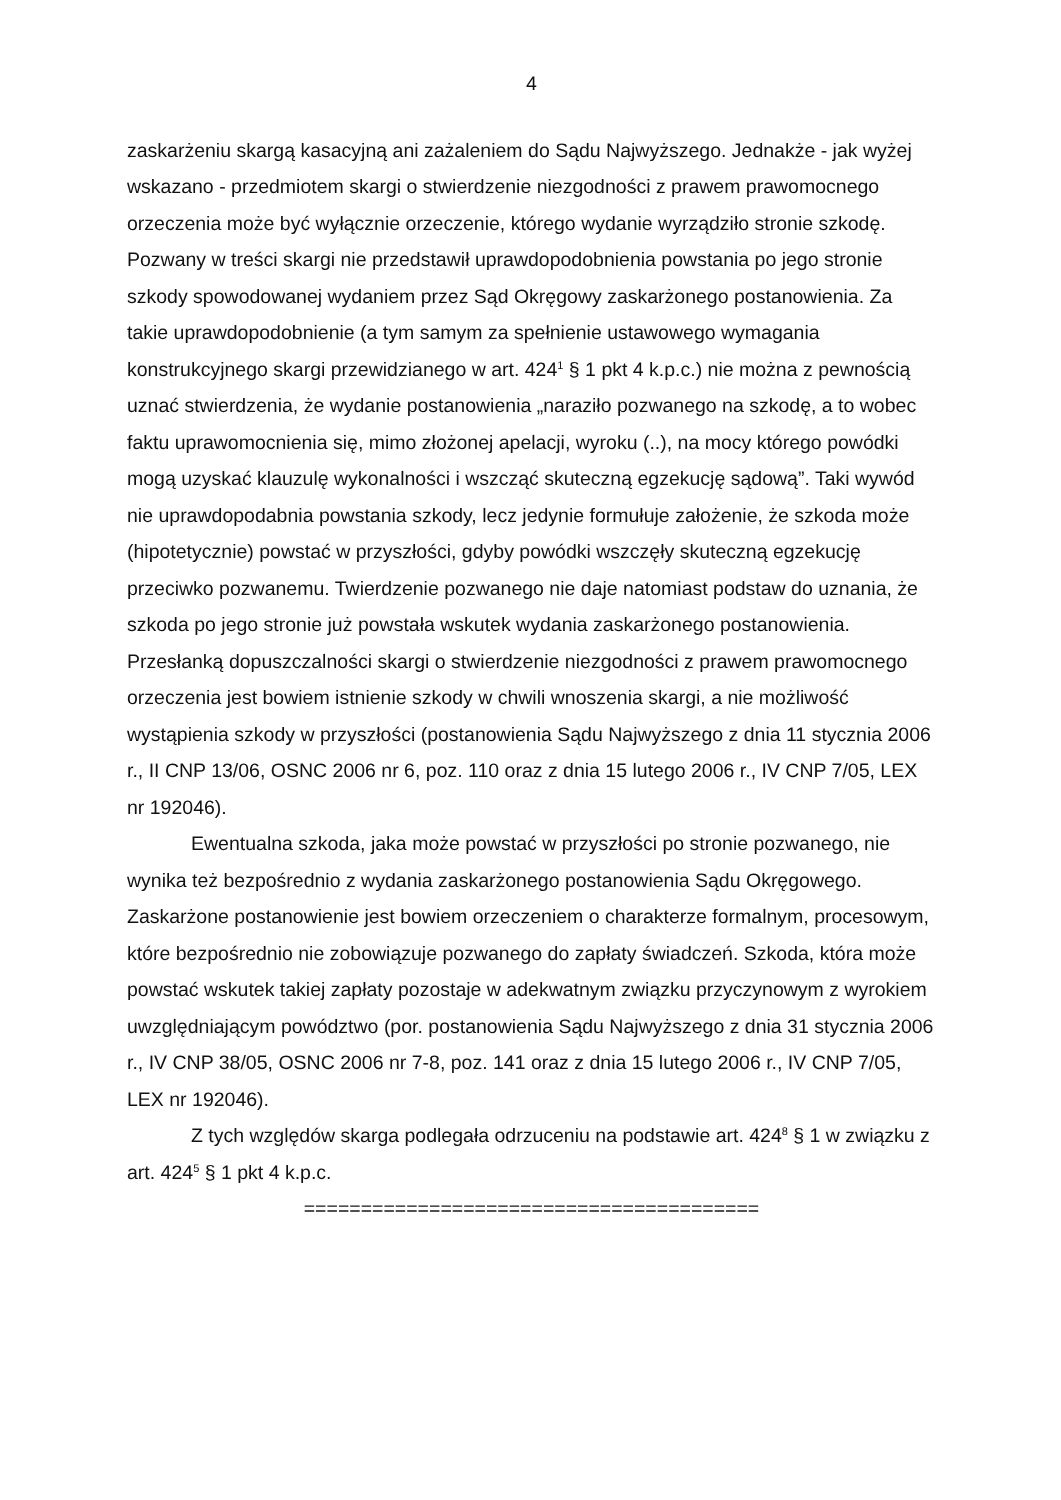4
zaskarżeniu skargą kasacyjną ani zażaleniem do Sądu Najwyższego. Jednakże - jak wyżej wskazano - przedmiotem skargi o stwierdzenie niezgodności z prawem prawo­mocnego orzeczenia może być wyłącznie orzeczenie, którego wydanie wyrządziło stronie szkodę. Pozwany w treści skargi nie przedstawił uprawdopodobnienia po­wstania po jego stronie szkody spowodowanej wydaniem przez Sąd Okręgowy za­skarżonego postanowienia. Za takie uprawdopodobnienie (a tym samym za spełnie­nie ustawowego wymagania konstrukcyjnego skargi przewidzianego w art. 424<sup>1</sup> § 1 pkt 4 k.p.c.) nie można z pewnością uznać stwierdzenia, że wydanie postanowienia „naraziło pozwanego na szkodę, a to wobec faktu uprawomocnienia się, mimo złożo­nej apelacji, wyroku (..), na mocy którego powódki mogą uzyskać klauzulę wykonal­ności i wszcząć skuteczną egzekucję sądową”. Taki wywód nie uprawdopodabnia powstania szkody, lecz jedynie formułuje założenie, że szkoda może (hipotetycznie) powstać w przyszłości, gdyby powódki wszczęły skuteczną egzekucję przeciwko po­zwanemu. Twierdzenie pozwanego nie daje natomiast podstaw do uznania, że szkoda po jego stronie już powstała wskutek wydania zaskarżonego postanowienia. Przesłanką dopuszczalności skargi o stwierdzenie niezgodności z prawem prawo­mocnego orzeczenia jest bowiem istnienie szkody w chwili wnoszenia skargi, a nie możliwość wystąpienia szkody w przyszłości (postanowienia Sądu Najwyższego z dnia 11 stycznia 2006 r., II CNP 13/06, OSNC 2006 nr 6, poz. 110 oraz z dnia 15 lu­tego 2006 r., IV CNP 7/05, LEX nr 192046).
Ewentualna szkoda, jaka może powstać w przyszłości po stronie pozwanego, nie wynika też bezpośrednio z wydania zaskarżonego postanowienia Sądu Okręgo­wego. Zaskarżone postanowienie jest bowiem orzeczeniem o charakterze formal­nym, procesowym, które bezpośrednio nie zobowiązuje pozwanego do zapłaty świadczeń. Szkoda, która może powstać wskutek takiej zapłaty pozostaje w ade­kwatnym związku przyczynowym z wyrokiem uwzględniającym powództwo (por. po­stanowienia Sądu Najwyższego z dnia 31 stycznia 2006 r., IV CNP 38/05, OSNC 2006 nr 7-8, poz. 141 oraz z dnia 15 lutego 2006 r., IV CNP 7/05, LEX nr 192046).
Z tych względów skarga podlegała odrzuceniu na podstawie art. 424<sup>8</sup> § 1 w związku z art. 424<sup>5</sup> § 1 pkt 4 k.p.c.
========================================